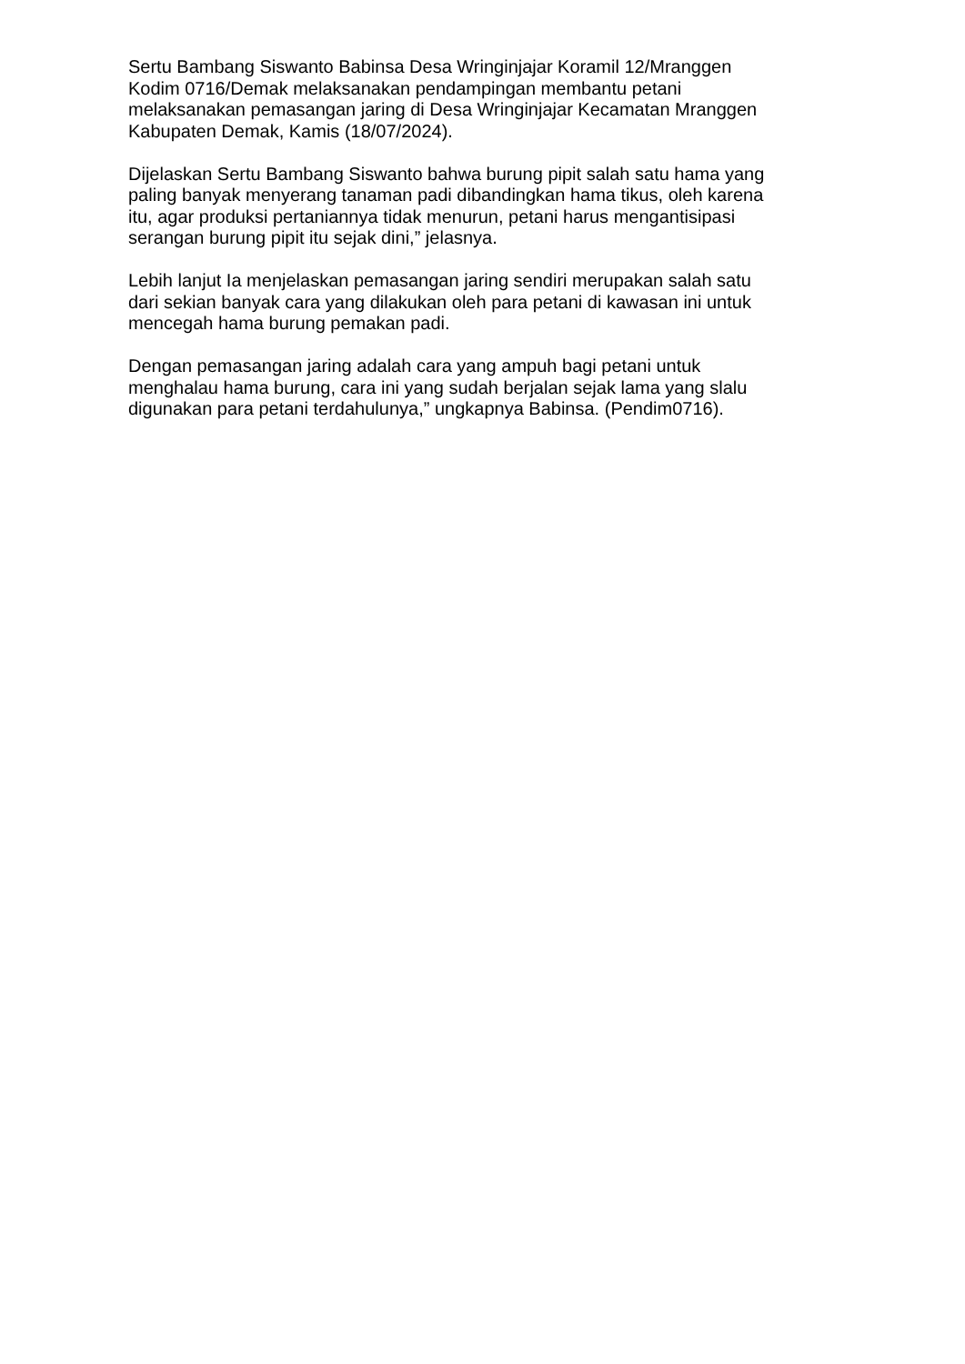Sertu Bambang Siswanto Babinsa Desa Wringinjajar Koramil 12/Mranggen
Kodim 0716/Demak melaksanakan pendampingan membantu petani
melaksanakan pemasangan jaring di Desa Wringinjajar Kecamatan Mranggen
Kabupaten Demak, Kamis (18/07/2024).
Dijelaskan Sertu Bambang Siswanto bahwa burung pipit salah satu hama yang
paling banyak menyerang tanaman padi dibandingkan hama tikus, oleh karena
itu, agar produksi pertaniannya tidak menurun, petani harus mengantisipasi
serangan burung pipit itu sejak dini,” jelasnya.
Lebih lanjut Ia menjelaskan pemasangan jaring sendiri merupakan salah satu
dari sekian banyak cara yang dilakukan oleh para petani di kawasan ini untuk
mencegah hama burung pemakan padi.
Dengan pemasangan jaring adalah cara yang ampuh bagi petani untuk
menghalau hama burung, cara ini yang sudah berjalan sejak lama yang slalu
digunakan para petani terdahulunya,” ungkapnya Babinsa. (Pendim0716).